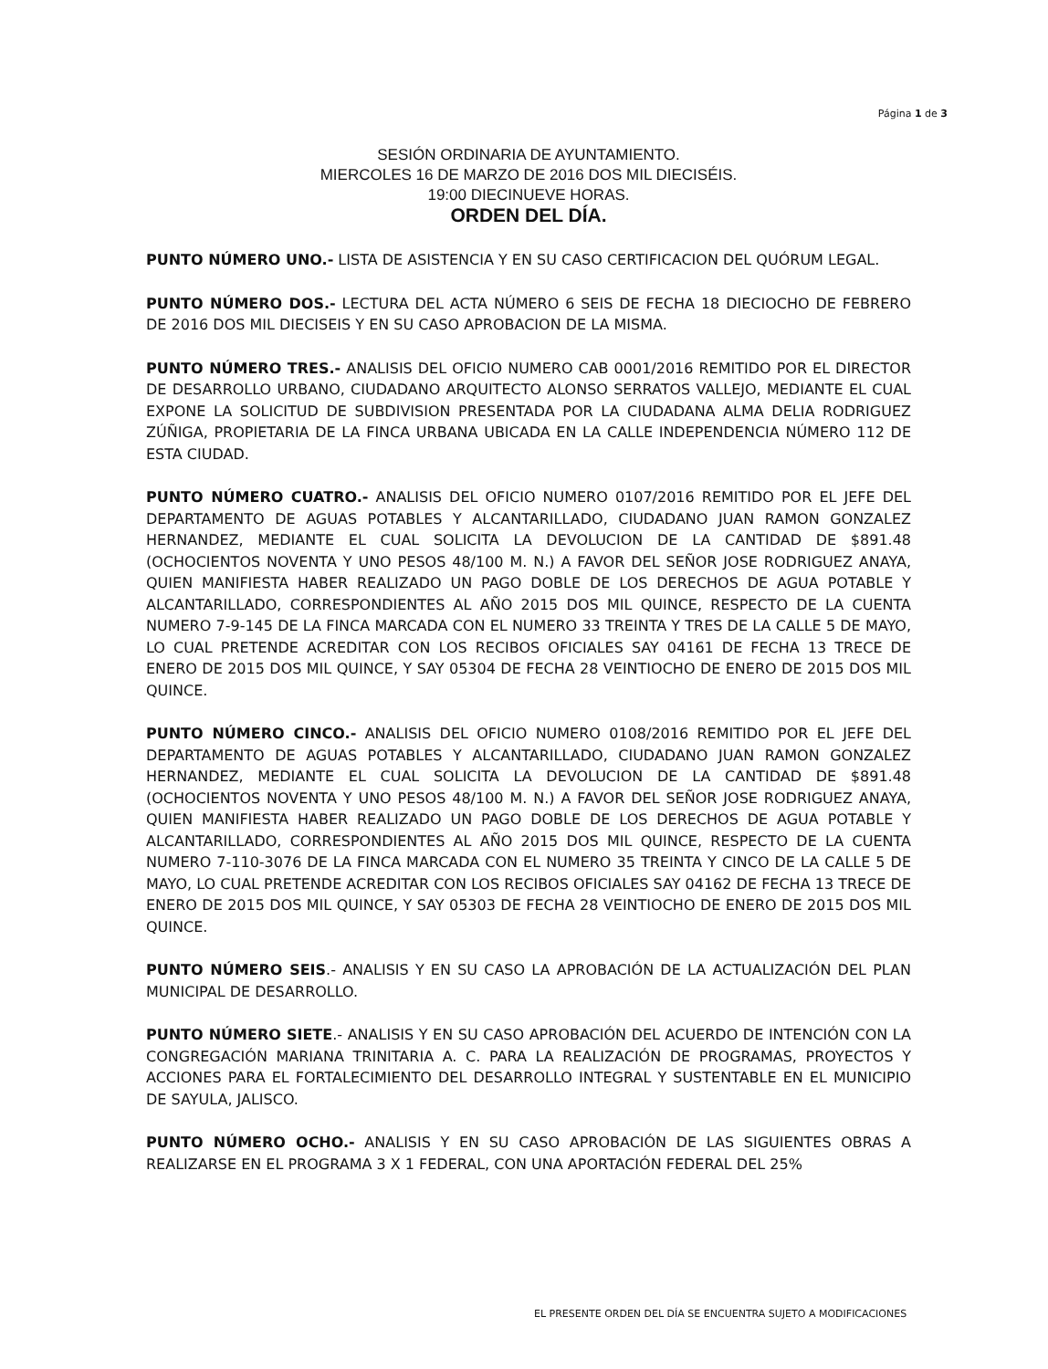Página 1 de 3
SESIÓN ORDINARIA DE AYUNTAMIENTO.
MIERCOLES 16 DE MARZO DE 2016 DOS MIL DIECISÉIS.
19:00 DIECINUEVE HORAS.
ORDEN DEL DÍA.
PUNTO NÚMERO UNO.- LISTA DE ASISTENCIA Y EN SU CASO CERTIFICACION DEL QUÓRUM LEGAL.
PUNTO NÚMERO DOS.- LECTURA DEL ACTA NÚMERO 6 SEIS DE FECHA 18 DIECIOCHO DE FEBRERO DE 2016 DOS MIL DIECISEIS Y EN SU CASO APROBACION DE LA MISMA.
PUNTO NÚMERO TRES.- ANALISIS DEL OFICIO NUMERO CAB 0001/2016 REMITIDO POR EL DIRECTOR DE DESARROLLO URBANO, CIUDADANO ARQUITECTO ALONSO SERRATOS VALLEJO, MEDIANTE EL CUAL EXPONE LA SOLICITUD DE SUBDIVISION PRESENTADA POR LA CIUDADANA ALMA DELIA RODRIGUEZ ZÚÑIGA, PROPIETARIA DE LA FINCA URBANA UBICADA EN LA CALLE INDEPENDENCIA NÚMERO 112 DE ESTA CIUDAD.
PUNTO NÚMERO CUATRO.- ANALISIS DEL OFICIO NUMERO 0107/2016 REMITIDO POR EL JEFE DEL DEPARTAMENTO DE AGUAS POTABLES Y ALCANTARILLADO, CIUDADANO JUAN RAMON GONZALEZ HERNANDEZ, MEDIANTE EL CUAL SOLICITA LA DEVOLUCION DE LA CANTIDAD DE $891.48 (OCHOCIENTOS NOVENTA Y UNO PESOS 48/100 M. N.) A FAVOR DEL SEÑOR JOSE RODRIGUEZ ANAYA, QUIEN MANIFIESTA HABER REALIZADO UN PAGO DOBLE DE LOS DERECHOS DE AGUA POTABLE Y ALCANTARILLADO, CORRESPONDIENTES AL AÑO 2015 DOS MIL QUINCE, RESPECTO DE LA CUENTA NUMERO 7-9-145 DE LA FINCA MARCADA CON EL NUMERO 33 TREINTA Y TRES DE LA CALLE 5 DE MAYO, LO CUAL PRETENDE ACREDITAR CON LOS RECIBOS OFICIALES SAY 04161 DE FECHA 13 TRECE DE ENERO DE 2015 DOS MIL QUINCE, Y SAY 05304 DE FECHA 28 VEINTIOCHO DE ENERO DE 2015 DOS MIL QUINCE.
PUNTO NÚMERO CINCO.- ANALISIS DEL OFICIO NUMERO 0108/2016 REMITIDO POR EL JEFE DEL DEPARTAMENTO DE AGUAS POTABLES Y ALCANTARILLADO, CIUDADANO JUAN RAMON GONZALEZ HERNANDEZ, MEDIANTE EL CUAL SOLICITA LA DEVOLUCION DE LA CANTIDAD DE $891.48 (OCHOCIENTOS NOVENTA Y UNO PESOS 48/100 M. N.) A FAVOR DEL SEÑOR JOSE RODRIGUEZ ANAYA, QUIEN MANIFIESTA HABER REALIZADO UN PAGO DOBLE DE LOS DERECHOS DE AGUA POTABLE Y ALCANTARILLADO, CORRESPONDIENTES AL AÑO 2015 DOS MIL QUINCE, RESPECTO DE LA CUENTA NUMERO 7-110-3076 DE LA FINCA MARCADA CON EL NUMERO 35 TREINTA Y CINCO DE LA CALLE 5 DE MAYO, LO CUAL PRETENDE ACREDITAR CON LOS RECIBOS OFICIALES SAY 04162 DE FECHA 13 TRECE DE ENERO DE 2015 DOS MIL QUINCE, Y SAY 05303 DE FECHA 28 VEINTIOCHO DE ENERO DE 2015 DOS MIL QUINCE.
PUNTO NÚMERO SEIS.- ANALISIS Y EN SU CASO LA APROBACIÓN DE LA ACTUALIZACIÓN DEL PLAN MUNICIPAL DE DESARROLLO.
PUNTO NÚMERO SIETE.- ANALISIS Y EN SU CASO APROBACIÓN DEL ACUERDO DE INTENCIÓN CON LA CONGREGACIÓN MARIANA TRINITARIA A. C. PARA LA REALIZACIÓN DE PROGRAMAS, PROYECTOS Y ACCIONES PARA EL FORTALECIMIENTO DEL DESARROLLO INTEGRAL Y SUSTENTABLE EN EL MUNICIPIO DE SAYULA, JALISCO.
PUNTO NÚMERO OCHO.- ANALISIS Y EN SU CASO APROBACIÓN DE LAS SIGUIENTES OBRAS A REALIZARSE EN EL PROGRAMA 3 X 1 FEDERAL, CON UNA APORTACIÓN FEDERAL DEL 25%
EL PRESENTE ORDEN DEL DÍA SE ENCUENTRA SUJETO A MODIFICACIONES